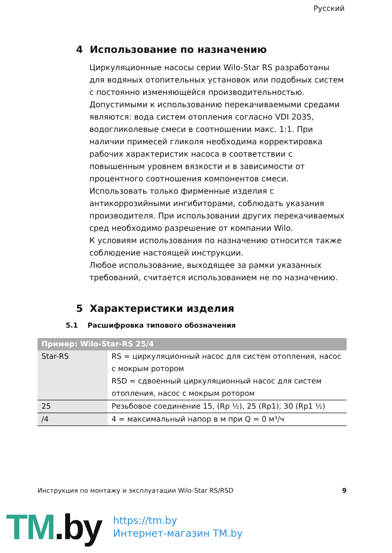Русский
4 Использование по назначению
Циркуляционные насосы серии Wilo-Star RS разработаны для водяных отопительных установок или подобных систем с постоянно изменяющейся производительностью.
Допустимыми к использованию перекачиваемыми средами являются: вода систем отопления согласно VDI 2035, водогликолевые смеси в соотношении макс. 1:1. При наличии примесей гликоля необходима корректировка рабочих характеристик насоса в соответствии с повышенным уровнем вязкости и в зависимости от процентного соотношения компонентов смеси.
Использовать только фирменные изделия с антикоррозийными ингибиторами, соблюдать указания производителя. При использовании других перекачиваемых сред необходимо разрешение от компании Wilo.
К условиям использования по назначению относится также соблюдение настоящей инструкции.
Любое использование, выходящее за рамки указанных требований, считается использованием не по назначению.
5 Характеристики изделия
5.1 Расшифровка типового обозначения
| Пример: Wilo-Star-RS 25/4 | |
| --- | --- |
| Star-RS | RS = циркуляционный насос для систем отопления, насос с мокрым ротором RSD = сдвоенный циркуляционный насос для систем отопления, насос с мокрым ротором |
| 25 | Резьбовое соединение 15, (Rp ½), 25 (Rp1), 30 (Rp1 ½) |
| /4 | 4 = максимальный напор в м при Q = 0 м³/ч |
Инструкция по монтажу и эксплуатации Wilo-Star RS/RSD 9
TM.by
https://tm.by
Интернет-магазин TM.by